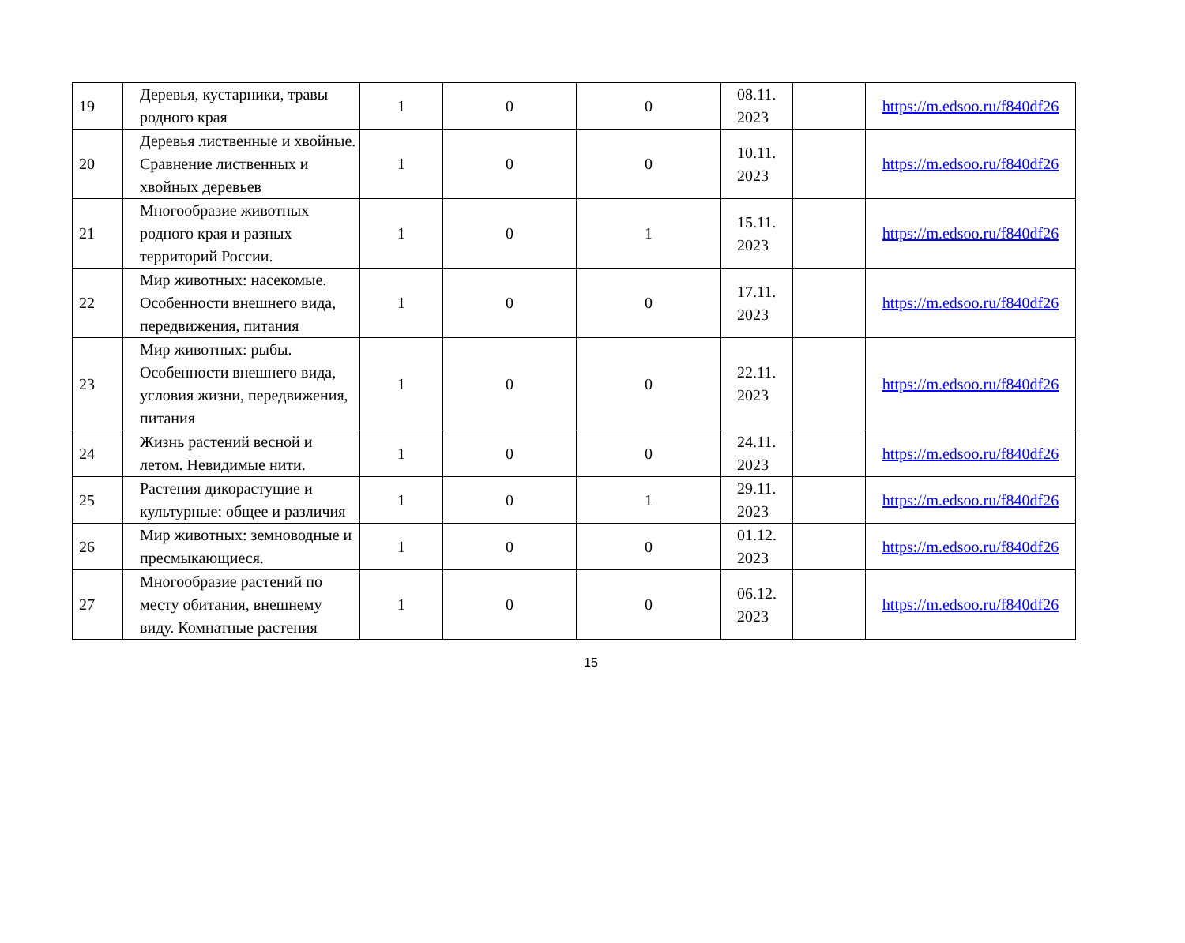| 19 | Деревья, кустарники, травы родного края | 1 | 0 | 0 | 08.11. 2023 | | https://m.edsoo.ru/f840df26 |
| 20 | Деревья лиственные и хвойные. Сравнение лиственных и хвойных деревьев | 1 | 0 | 0 | 10.11. 2023 | | https://m.edsoo.ru/f840df26 |
| 21 | Многообразие животных родного края и разных территорий России. | 1 | 0 | 1 | 15.11. 2023 | | https://m.edsoo.ru/f840df26 |
| 22 | Мир животных: насекомые. Особенности внешнего вида, передвижения, питания | 1 | 0 | 0 | 17.11. 2023 | | https://m.edsoo.ru/f840df26 |
| 23 | Мир животных: рыбы. Особенности внешнего вида, условия жизни, передвижения, питания | 1 | 0 | 0 | 22.11. 2023 | | https://m.edsoo.ru/f840df26 |
| 24 | Жизнь растений весной и летом. Невидимые нити. | 1 | 0 | 0 | 24.11. 2023 | | https://m.edsoo.ru/f840df26 |
| 25 | Растения дикорастущие и культурные: общее и различия | 1 | 0 | 1 | 29.11. 2023 | | https://m.edsoo.ru/f840df26 |
| 26 | Мир животных: земноводные и пресмыкающиеся. | 1 | 0 | 0 | 01.12. 2023 | | https://m.edsoo.ru/f840df26 |
| 27 | Многообразие растений по месту обитания, внешнему виду. Комнатные растения | 1 | 0 | 0 | 06.12. 2023 | | https://m.edsoo.ru/f840df26 |
15